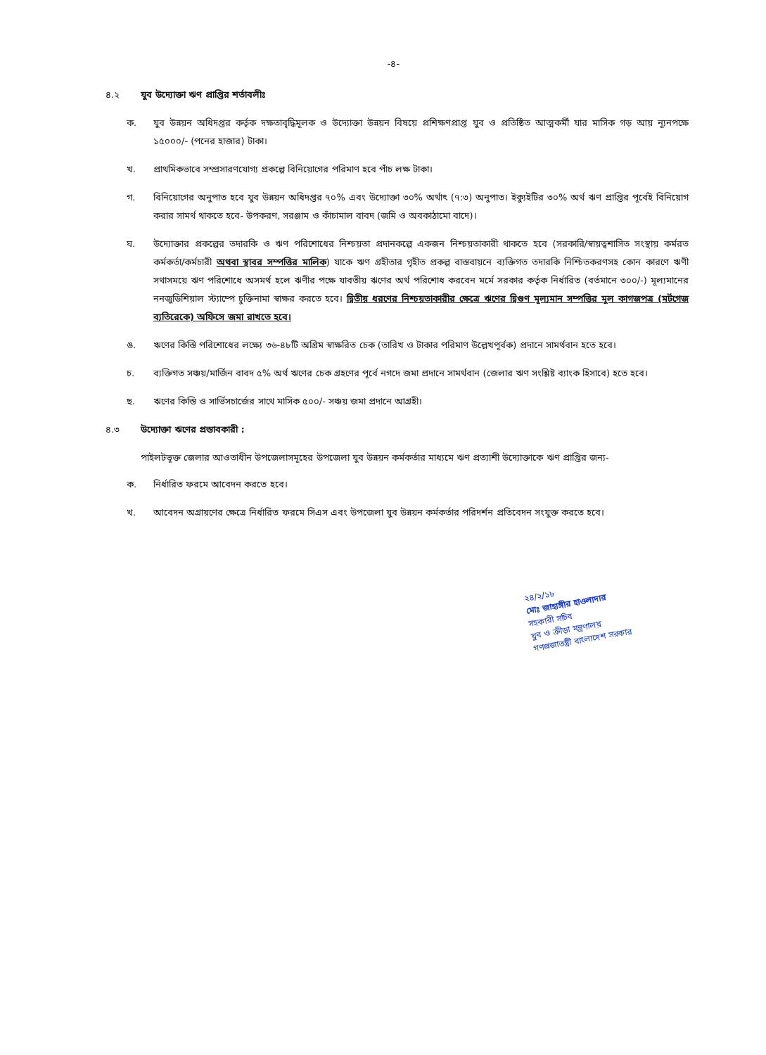-৪-
৪.২ যুব উদ্যোক্তা ঋণ প্রাপ্তির শর্তাবলীঃ
ক. যুব উন্নয়ন অধিদপ্তর কর্তৃক দক্ষতাবৃদ্ধিমূলক ও উদ্যোক্তা উন্নয়ন বিষয়ে প্রশিক্ষণপ্রাপ্ত যুব ও প্রতিষ্ঠিত আত্মকর্মী যার মাসিক গড় আয় ন্যূনপক্ষে ১৫০০০/- (পনের হাজার) টাকা।
খ. প্রাথমিকভাবে সম্প্রসারণযোগ্য প্রকল্পে বিনিয়োগের পরিমাণ হবে পাঁচ লক্ষ টাকা।
গ. বিনিয়োগের অনুপাত হবে যুব উন্নয়ন অধিদপ্তর ৭০% এবং উদ্যোক্তা ৩০% অর্থাৎ (৭:৩) অনুপাত। ইক্যুইটির ৩০% অর্থ ঋণ প্রাপ্তির পূর্বেই বিনিয়োগ করার সামর্থ থাকতে হবে- উপকরণ, সরঞ্জাম ও কাঁচামাল বাবদ (জমি ও অবকাঠামো বাদে)।
ঘ. উদ্যোক্তার প্রকল্পের তদারকি ও ঋণ পরিশোধের নিশ্চয়তা প্রদানকল্পে একজন নিশ্চয়তাকারী থাকতে হবে (সরকারি/স্বায়ত্বশাসিত সংস্থায় কর্মরত কর্মকর্তা/কর্মচারী অথবা স্থাবর সম্পত্তির মালিক) যাকে ঋণ গ্রহীতার গৃহীত প্রকল্প বাস্তবায়নে ব্যক্তিগত তদারকি নিশ্চিতকরণসহ কোন কারণে ঋণী সথাসময়ে ঋণ পরিশোধে অসমর্থ হলে ঋণীর পক্ষে যাবতীয় ঋণের অর্থ পরিশোধ করবেন মর্মে সরকার কর্তৃক নির্ধারিত (বর্তমানে ৩০০/-) মূল্যমানের ননজুডিশিয়াল স্ট্যাম্পে চুক্তিনামা স্বাক্ষর করতে হবে। দ্বিতীয় ধরণের নিশ্চয়তাকারীর ক্ষেত্রে ঋণের দ্বিগুণ মূল্যমান সম্পত্তির মুল কাগজপত্র (মর্টগেজ ব্যতিরেকে) অফিসে জমা রাখতে হবে।
ঙ. ঋণের কিস্তি পরিশোধের লক্ষ্যে ৩৬-৪৮টি অগ্রিম স্বাক্ষরিত চেক (তারিখ ও টাকার পরিমাণ উল্লেখপূর্বক) প্রদানে সামর্থবান হতে হবে।
চ. ব্যক্তিগত সঞ্চয়/মার্জিন বাবদ ৫% অর্থ ঋণের চেক গ্রহণের পূর্বে নগদে জমা প্রদানে সামর্থবান (জেলার ঋণ সংশ্লিষ্ট ব্যাংক হিসাবে) হতে হবে।
ছ. ঋণের কিস্তি ও সার্ভিসচার্জের সাথে মাসিক ৫০০/- সঞ্চয় জমা প্রদানে আগ্রহী।
৪.৩ উদ্যোক্তা ঋণের প্রস্তাবকারী :
পাইলটভূক্ত জেলার আওতাধীন উপজেলাসমূহের উপজেলা যুব উন্নয়ন কর্মকর্তার মাধ্যমে ঋণ প্রত্যাশী উদ্যোক্তাকে ঋণ প্রাপ্তির জন্য-
ক. নির্ধারিত ফরমে আবেদন করতে হবে।
খ. আবেদন অগ্রায়ণের ক্ষেত্রে নির্ধারিত ফরমে সিএস এবং উপজেলা যুব উন্নয়ন কর্মকর্তার পরিদর্শন প্রতিবেদন সংযুক্ত করতে হবে।
২৪/২/১৮
মোঃ জাহাঙ্গীর হাওলাদার
সহকারী সচিব
যুব ও ক্রীড়া মন্ত্রণালয়
গণপ্রজাতন্ত্রী বাংলাদেশ সরকার